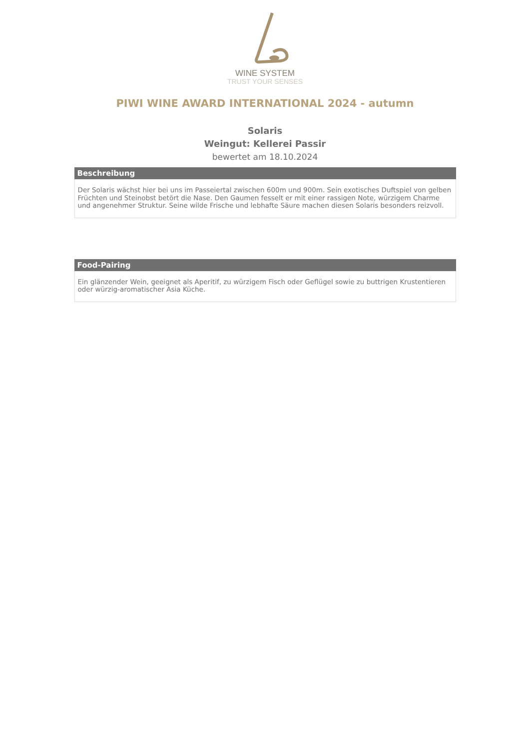WINE SYSTEM
TRUST YOUR SENSES
PIWI WINE AWARD INTERNATIONAL 2024 - autumn
Solaris
Weingut: Kellerei Passir
bewertet am 18.10.2024
Beschreibung
Der Solaris wächst hier bei uns im Passeiertal zwischen 600m und 900m. Sein exotisches Duftspiel von gelben Früchten und Steinobst betört die Nase. Den Gaumen fesselt er mit einer rassigen Note, würzigem Charme und angenehmer Struktur. Seine wilde Frische und lebhafte Säure machen diesen Solaris besonders reizvoll.
Food-Pairing
Ein glänzender Wein, geeignet als Aperitif, zu würzigem Fisch oder Geflügel sowie zu buttrigen Krustentieren oder würzig-aromatischer Asia Küche.